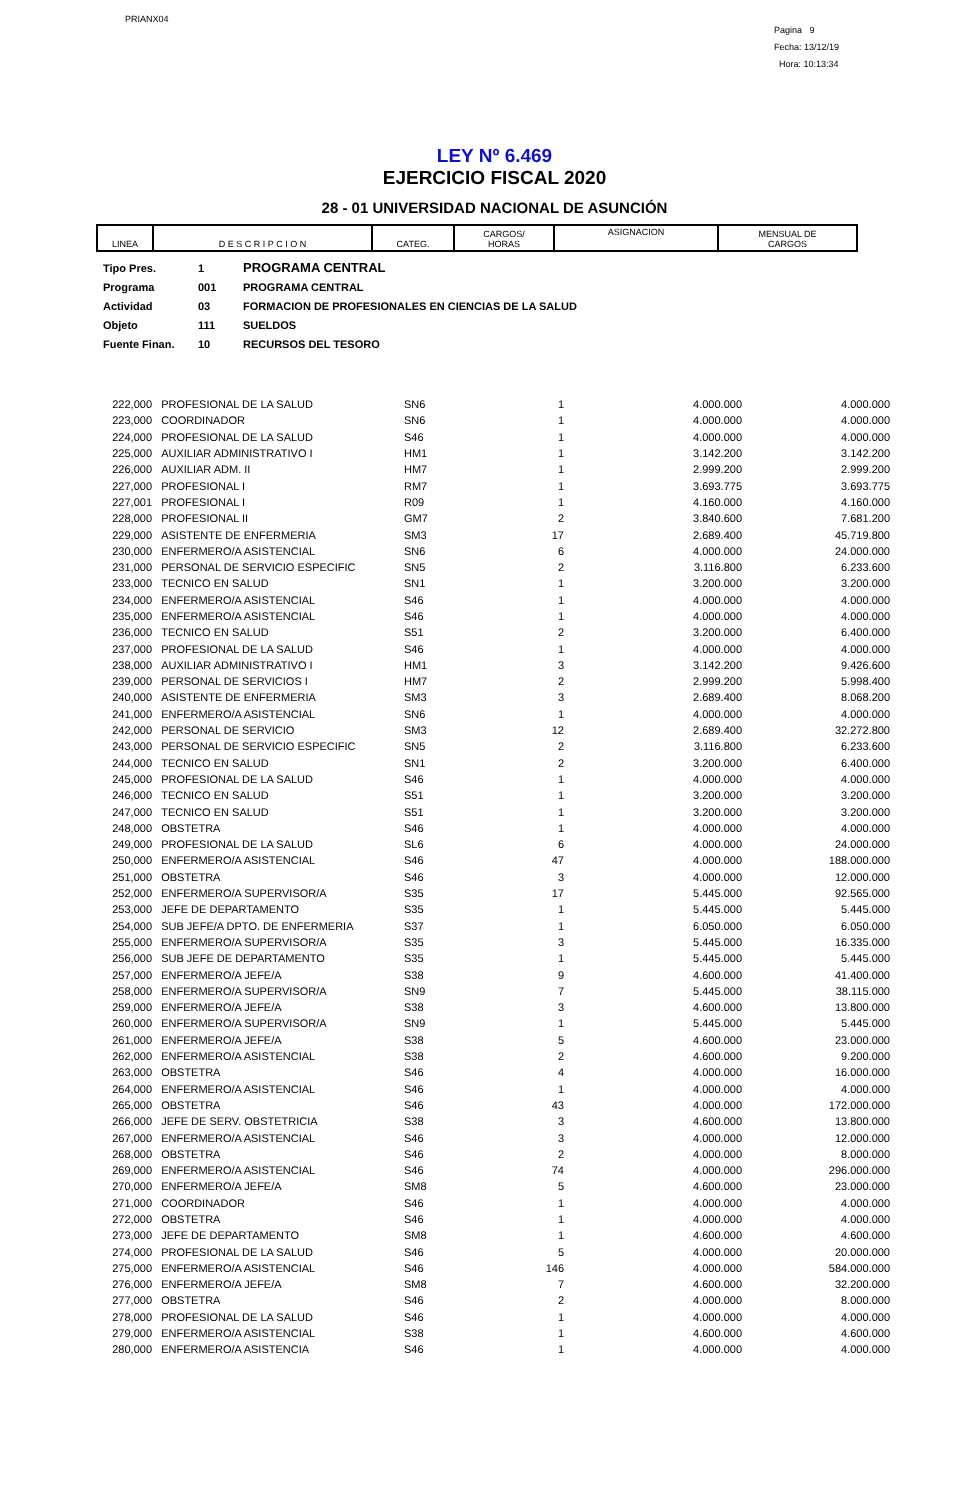PRIANX04
Pagina 9
Fecha: 13/12/19
Hora: 10:13:34
LEY Nº 6.469
EJERCICIO FISCAL 2020
28 - 01 UNIVERSIDAD NACIONAL DE ASUNCIÓN
| LINEA | D E S C R I P C I O N | CATEG. | CARGOS/ HORAS | ASIGNACION | MENSUAL DE CARGOS |
| --- | --- | --- | --- | --- | --- |
Tipo Pres. 1 PROGRAMA CENTRAL
Programa 001 PROGRAMA CENTRAL
Actividad 03 FORMACION DE PROFESIONALES EN CIENCIAS DE LA SALUD
Objeto 111 SUELDOS
Fuente Finan. 10 RECURSOS DEL TESORO
| 222,000 | PROFESIONAL DE LA SALUD | SN6 | 1 | 4.000.000 | 4.000.000 |
| 223,000 | COORDINADOR | SN6 | 1 | 4.000.000 | 4.000.000 |
| 224,000 | PROFESIONAL DE LA SALUD | S46 | 1 | 4.000.000 | 4.000.000 |
| 225,000 | AUXILIAR ADMINISTRATIVO I | HM1 | 1 | 3.142.200 | 3.142.200 |
| 226,000 | AUXILIAR ADM. II | HM7 | 1 | 2.999.200 | 2.999.200 |
| 227,000 | PROFESIONAL I | RM7 | 1 | 3.693.775 | 3.693.775 |
| 227,001 | PROFESIONAL I | R09 | 1 | 4.160.000 | 4.160.000 |
| 228,000 | PROFESIONAL II | GM7 | 2 | 3.840.600 | 7.681.200 |
| 229,000 | ASISTENTE DE ENFERMERIA | SM3 | 17 | 2.689.400 | 45.719.800 |
| 230,000 | ENFERMERO/A ASISTENCIAL | SN6 | 6 | 4.000.000 | 24.000.000 |
| 231,000 | PERSONAL DE SERVICIO ESPECIFIC | SN5 | 2 | 3.116.800 | 6.233.600 |
| 233,000 | TECNICO EN SALUD | SN1 | 1 | 3.200.000 | 3.200.000 |
| 234,000 | ENFERMERO/A ASISTENCIAL | S46 | 1 | 4.000.000 | 4.000.000 |
| 235,000 | ENFERMERO/A ASISTENCIAL | S46 | 1 | 4.000.000 | 4.000.000 |
| 236,000 | TECNICO EN SALUD | S51 | 2 | 3.200.000 | 6.400.000 |
| 237,000 | PROFESIONAL DE LA SALUD | S46 | 1 | 4.000.000 | 4.000.000 |
| 238,000 | AUXILIAR ADMINISTRATIVO I | HM1 | 3 | 3.142.200 | 9.426.600 |
| 239,000 | PERSONAL DE SERVICIOS I | HM7 | 2 | 2.999.200 | 5.998.400 |
| 240,000 | ASISTENTE DE ENFERMERIA | SM3 | 3 | 2.689.400 | 8.068.200 |
| 241,000 | ENFERMERO/A ASISTENCIAL | SN6 | 1 | 4.000.000 | 4.000.000 |
| 242,000 | PERSONAL DE SERVICIO | SM3 | 12 | 2.689.400 | 32.272.800 |
| 243,000 | PERSONAL DE SERVICIO ESPECIFIC | SN5 | 2 | 3.116.800 | 6.233.600 |
| 244,000 | TECNICO EN SALUD | SN1 | 2 | 3.200.000 | 6.400.000 |
| 245,000 | PROFESIONAL DE LA SALUD | S46 | 1 | 4.000.000 | 4.000.000 |
| 246,000 | TECNICO EN SALUD | S51 | 1 | 3.200.000 | 3.200.000 |
| 247,000 | TECNICO EN SALUD | S51 | 1 | 3.200.000 | 3.200.000 |
| 248,000 | OBSTETRA | S46 | 1 | 4.000.000 | 4.000.000 |
| 249,000 | PROFESIONAL DE LA SALUD | SL6 | 6 | 4.000.000 | 24.000.000 |
| 250,000 | ENFERMERO/A ASISTENCIAL | S46 | 47 | 4.000.000 | 188.000.000 |
| 251,000 | OBSTETRA | S46 | 3 | 4.000.000 | 12.000.000 |
| 252,000 | ENFERMERO/A SUPERVISOR/A | S35 | 17 | 5.445.000 | 92.565.000 |
| 253,000 | JEFE DE DEPARTAMENTO | S35 | 1 | 5.445.000 | 5.445.000 |
| 254,000 | SUB JEFE/A DPTO. DE ENFERMERIA | S37 | 1 | 6.050.000 | 6.050.000 |
| 255,000 | ENFERMERO/A SUPERVISOR/A | S35 | 3 | 5.445.000 | 16.335.000 |
| 256,000 | SUB JEFE DE DEPARTAMENTO | S35 | 1 | 5.445.000 | 5.445.000 |
| 257,000 | ENFERMERO/A JEFE/A | S38 | 9 | 4.600.000 | 41.400.000 |
| 258,000 | ENFERMERO/A SUPERVISOR/A | SN9 | 7 | 5.445.000 | 38.115.000 |
| 259,000 | ENFERMERO/A JEFE/A | S38 | 3 | 4.600.000 | 13.800.000 |
| 260,000 | ENFERMERO/A SUPERVISOR/A | SN9 | 1 | 5.445.000 | 5.445.000 |
| 261,000 | ENFERMERO/A JEFE/A | S38 | 5 | 4.600.000 | 23.000.000 |
| 262,000 | ENFERMERO/A ASISTENCIAL | S38 | 2 | 4.600.000 | 9.200.000 |
| 263,000 | OBSTETRA | S46 | 4 | 4.000.000 | 16.000.000 |
| 264,000 | ENFERMERO/A ASISTENCIAL | S46 | 1 | 4.000.000 | 4.000.000 |
| 265,000 | OBSTETRA | S46 | 43 | 4.000.000 | 172.000.000 |
| 266,000 | JEFE DE SERV. OBSTETRICIA | S38 | 3 | 4.600.000 | 13.800.000 |
| 267,000 | ENFERMERO/A ASISTENCIAL | S46 | 3 | 4.000.000 | 12.000.000 |
| 268,000 | OBSTETRA | S46 | 2 | 4.000.000 | 8.000.000 |
| 269,000 | ENFERMERO/A ASISTENCIAL | S46 | 74 | 4.000.000 | 296.000.000 |
| 270,000 | ENFERMERO/A JEFE/A | SM8 | 5 | 4.600.000 | 23.000.000 |
| 271,000 | COORDINADOR | S46 | 1 | 4.000.000 | 4.000.000 |
| 272,000 | OBSTETRA | S46 | 1 | 4.000.000 | 4.000.000 |
| 273,000 | JEFE DE DEPARTAMENTO | SM8 | 1 | 4.600.000 | 4.600.000 |
| 274,000 | PROFESIONAL DE LA SALUD | S46 | 5 | 4.000.000 | 20.000.000 |
| 275,000 | ENFERMERO/A ASISTENCIAL | S46 | 146 | 4.000.000 | 584.000.000 |
| 276,000 | ENFERMERO/A JEFE/A | SM8 | 7 | 4.600.000 | 32.200.000 |
| 277,000 | OBSTETRA | S46 | 2 | 4.000.000 | 8.000.000 |
| 278,000 | PROFESIONAL DE LA SALUD | S46 | 1 | 4.000.000 | 4.000.000 |
| 279,000 | ENFERMERO/A ASISTENCIAL | S38 | 1 | 4.600.000 | 4.600.000 |
| 280,000 | ENFERMERO/A ASISTENCIA | S46 | 1 | 4.000.000 | 4.000.000 |